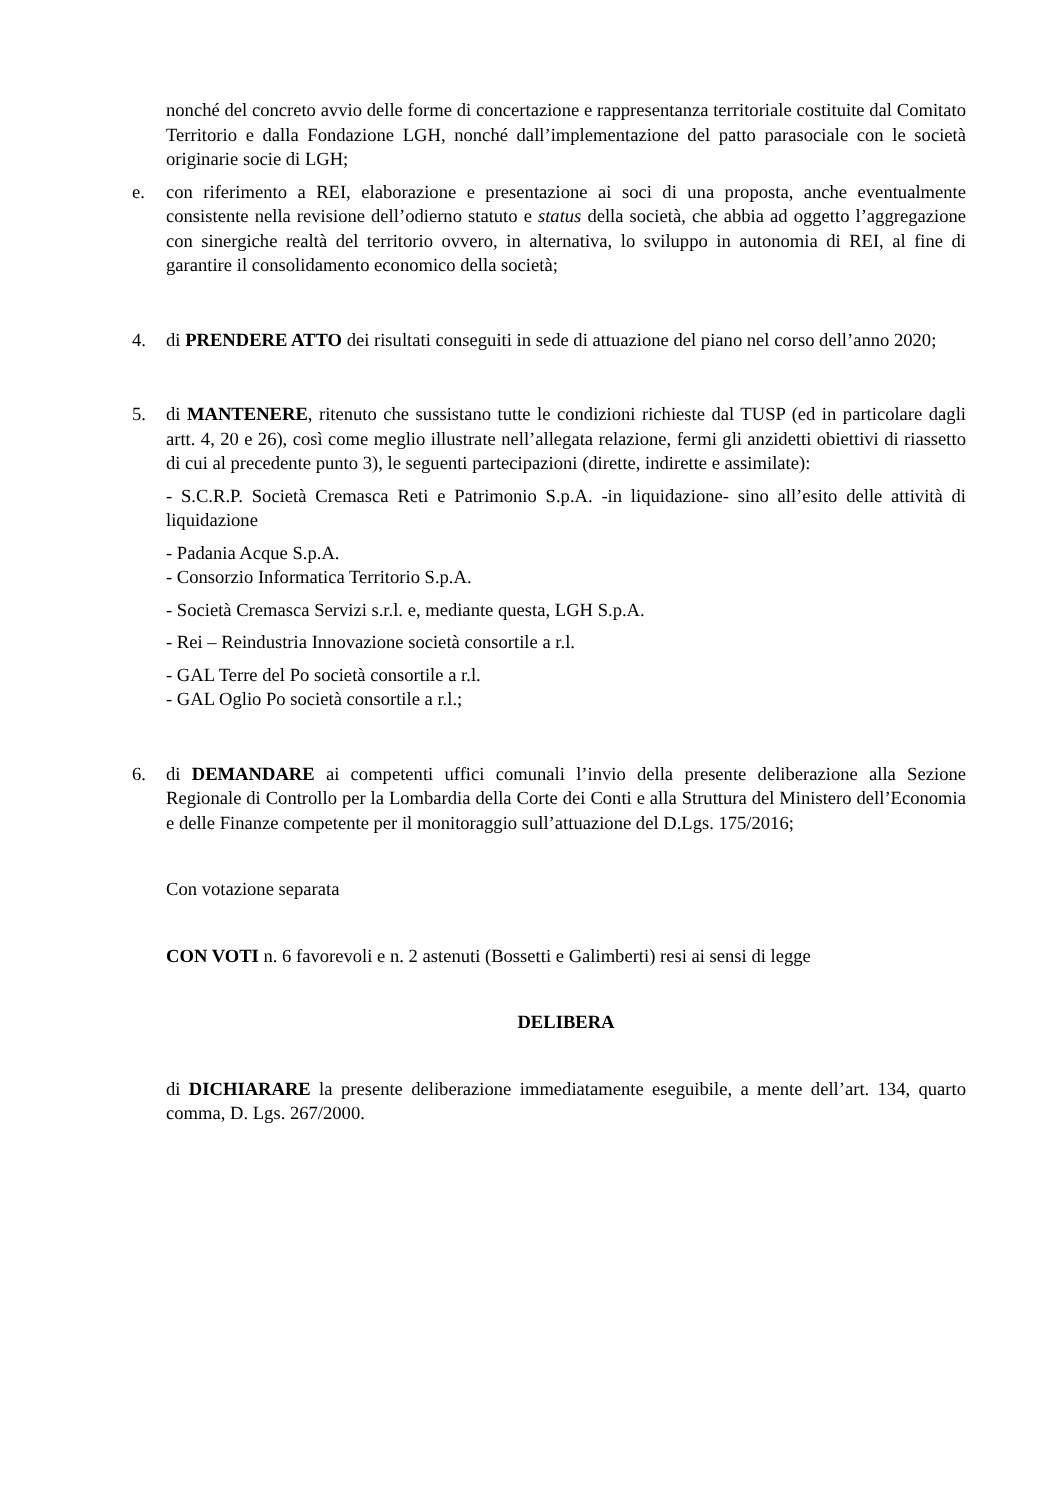nonché del concreto avvio delle forme di concertazione e rappresentanza territoriale costituite dal Comitato Territorio e dalla Fondazione LGH, nonché dall’implementazione del patto parasociale con le società originarie socie di LGH;
e. con riferimento a REI, elaborazione e presentazione ai soci di una proposta, anche eventualmente consistente nella revisione dell’odierno statuto e status della società, che abbia ad oggetto l’aggregazione con sinergiche realtà del territorio ovvero, in alternativa, lo sviluppo in autonomia di REI, al fine di garantire il consolidamento economico della società;
4. di PRENDERE ATTO dei risultati conseguiti in sede di attuazione del piano nel corso dell’anno 2020;
5. di MANTENERE, ritenuto che sussistano tutte le condizioni richieste dal TUSP (ed in particolare dagli artt. 4, 20 e 26), così come meglio illustrate nell’allegata relazione, fermi gli anzidetti obiettivi di riassetto di cui al precedente punto 3), le seguenti partecipazioni (dirette, indirette e assimilate):
- S.C.R.P. Società Cremasca Reti e Patrimonio S.p.A. -in liquidazione- sino all’esito delle attività di liquidazione
- Padania Acque S.p.A.
- Consorzio Informatica Territorio S.p.A.
- Società Cremasca Servizi s.r.l. e, mediante questa, LGH S.p.A.
- Rei – Reindustria Innovazione società consortile a r.l.
- GAL Terre del Po società consortile a r.l.
- GAL Oglio Po società consortile a r.l.;
6. di DEMANDARE ai competenti uffici comunali l’invio della presente deliberazione alla Sezione Regionale di Controllo per la Lombardia della Corte dei Conti e alla Struttura del Ministero dell’Economia e delle Finanze competente per il monitoraggio sull’attuazione del D.Lgs. 175/2016;
Con votazione separata
CON VOTI n. 6 favorevoli e n. 2 astenuti (Bossetti e Galimberti) resi ai sensi di legge
DELIBERA
di DICHIARARE la presente deliberazione immediatamente eseguibile, a mente dell’art. 134, quarto comma, D. Lgs. 267/2000.